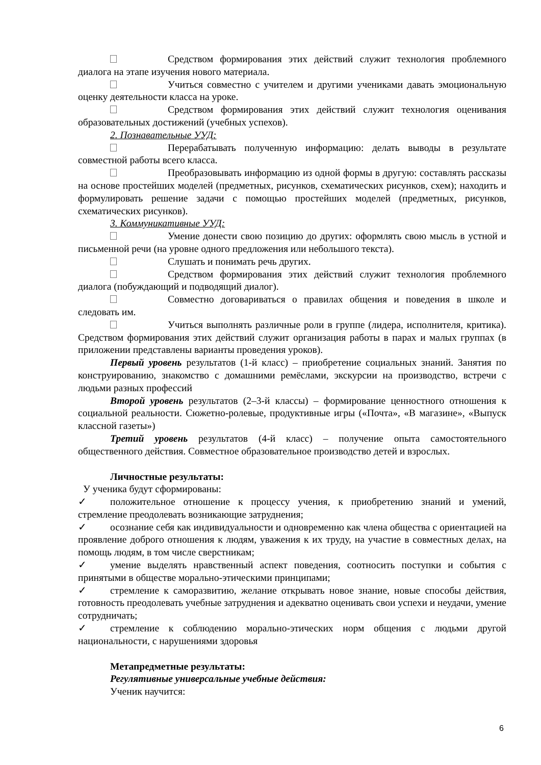Средством формирования этих действий служит технология проблемного диалога на этапе изучения нового материала.
Учиться совместно с учителем и другими учениками давать эмоциональную оценку деятельности класса на уроке.
Средством формирования этих действий служит технология оценивания образовательных достижений (учебных успехов).
2. Познавательные УУД:
Перерабатывать полученную информацию: делать выводы в результате совместной работы всего класса.
Преобразовывать информацию из одной формы в другую: составлять рассказы на основе простейших моделей (предметных, рисунков, схематических рисунков, схем); находить и формулировать решение задачи с помощью простейших моделей (предметных, рисунков, схематических рисунков).
3. Коммуникативные УУД:
Умение донести свою позицию до других: оформлять свою мысль в устной и письменной речи (на уровне одного предложения или небольшого текста).
Слушать и понимать речь других.
Средством формирования этих действий служит технология проблемного диалога (побуждающий и подводящий диалог).
Совместно договариваться о правилах общения и поведения в школе и следовать им.
Учиться выполнять различные роли в группе (лидера, исполнителя, критика). Средством формирования этих действий служит организация работы в парах и малых группах (в приложении представлены варианты проведения уроков).
Первый уровень результатов (1-й класс) – приобретение социальных знаний. Занятия по конструированию, знакомство с домашними ремёслами, экскурсии на производство, встречи с людьми разных профессий
Второй уровень результатов (2–3-й классы) – формирование ценностного отношения к социальной реальности. Сюжетно-ролевые, продуктивные игры («Почта», «В магазине», «Выпуск классной газеты»)
Третий уровень результатов (4-й класс) – получение опыта самостоятельного общественного действия. Совместное образовательное производство детей и взрослых.
Личностные результаты:
У ученика будут сформированы:
✓ положительное отношение к процессу учения, к приобретению знаний и умений, стремление преодолевать возникающие затруднения;
✓ осознание себя как индивидуальности и одновременно как члена общества с ориентацией на проявление доброго отношения к людям, уважения к их труду, на участие в совместных делах, на помощь людям, в том числе сверстникам;
✓ умение выделять нравственный аспект поведения, соотносить поступки и события с принятыми в обществе морально-этическими принципами;
✓ стремление к саморазвитию, желание открывать новое знание, новые способы действия, готовность преодолевать учебные затруднения и адекватно оценивать свои успехи и неудачи, умение сотрудничать;
✓ стремление к соблюдению морально-этических норм общения с людьми другой национальности, с нарушениями здоровья
Метапредметные результаты:
Регулятивные универсальные учебные действия:
Ученик научится:
6